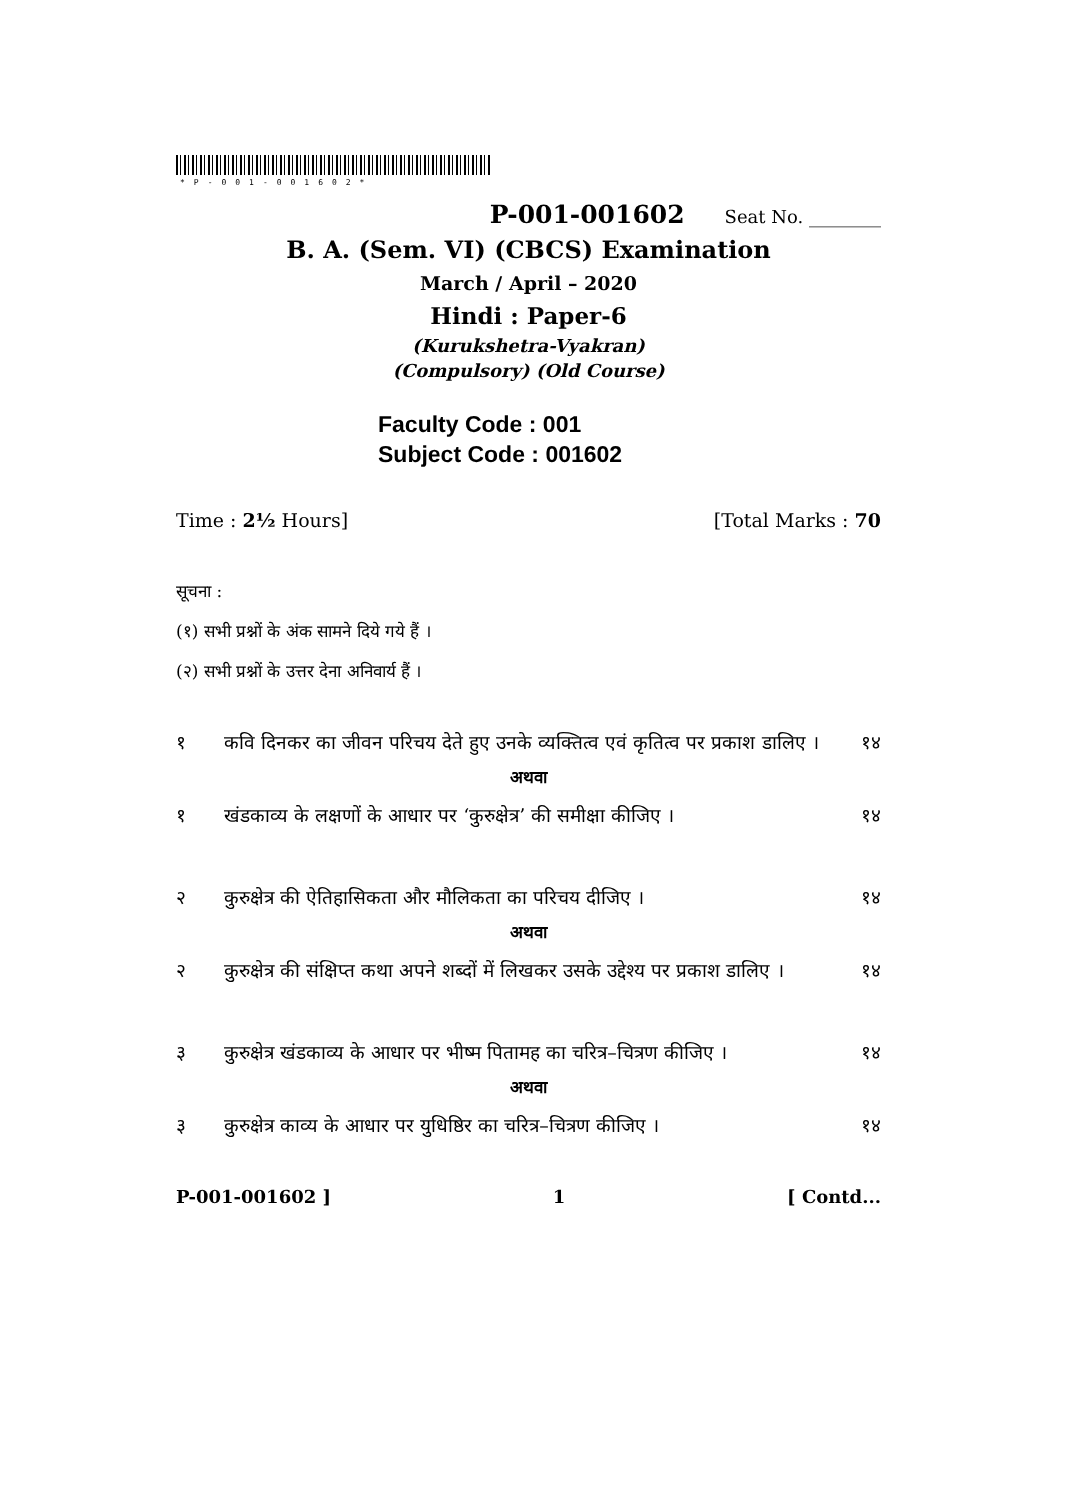*P-001-001602*
P-001-001602 Seat No. ________
B. A. (Sem. VI) (CBCS) Examination
March / April – 2020
Hindi : Paper-6
(Kurukshetra-Vyakran)
(Compulsory) (Old Course)
Faculty Code : 001
Subject Code : 001602
Time : 2½ Hours] [Total Marks : 70
सूचना :
(१) सभी प्रश्नों के अंक सामने दिये गये हैं ।
(२) सभी प्रश्नों के उत्तर देना अनिवार्य हैं ।
१ कवि दिनकर का जीवन परिचय देते हुए उनके व्यक्तित्व एवं कृतित्व पर प्रकाश डालिए । १४
अथवा
१ खंडकाव्य के लक्षणों के आधार पर ‘कुरुक्षेत्र’ की समीक्षा कीजिए । १४
२ कुरुक्षेत्र की ऐतिहासिकता और मौलिकता का परिचय दीजिए । १४
अथवा
२ कुरुक्षेत्र की संक्षिप्त कथा अपने शब्दों में लिखकर उसके उद्देश्य पर प्रकाश डालिए । १४
३ कुरुक्षेत्र खंडकाव्य के आधार पर भीष्म पितामह का चरित्र–चित्रण कीजिए । १४
अथवा
३ कुरुक्षेत्र काव्य के आधार पर युधिष्ठिर का चरित्र–चित्रण कीजिए । १४
P-001-001602 ] 1 [ Contd...